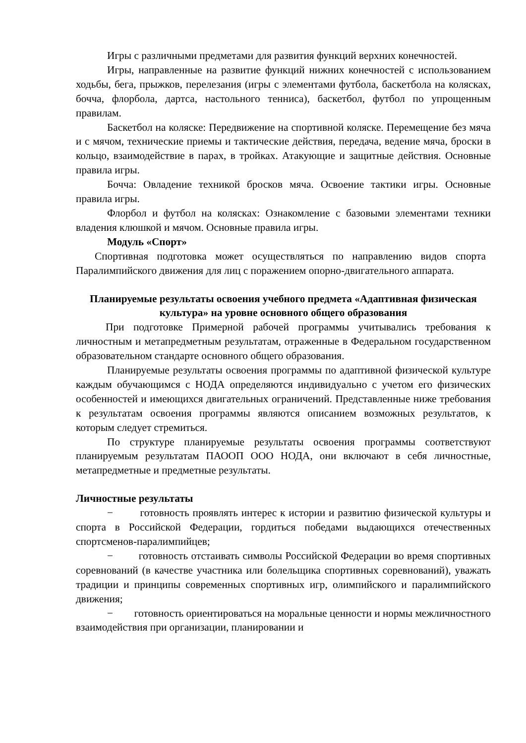Игры с различными предметами для развития функций верхних конечностей.
Игры, направленные на развитие функций нижних конечностей с использованием ходьбы, бега, прыжков, перелезания (игры с элементами футбола, баскетбола на колясках, бочча, флорбола, дартса, настольного тенниса), баскетбол, футбол по упрощенным правилам.
Баскетбол на коляске: Передвижение на спортивной коляске. Перемещение без мяча и с мячом, технические приемы и тактические действия, передача, ведение мяча, броски в кольцо, взаимодействие в парах, в тройках. Атакующие и защитные действия. Основные правила игры.
Бочча: Овладение техникой бросков мяча. Освоение тактики игры. Основные правила игры.
Флорбол и футбол на колясках: Ознакомление с базовыми элементами техники владения клюшкой и мячом. Основные правила игры.
Модуль «Спорт»
Спортивная подготовка может осуществляться по направлению видов спорта Паралимпийского движения для лиц с поражением опорно-двигательного аппарата.
Планируемые результаты освоения учебного предмета «Адаптивная физическая культура» на уровне основного общего образования
При подготовке Примерной рабочей программы учитывались требования к личностным и метапредметным результатам, отраженные в Федеральном государственном образовательном стандарте основного общего образования.
Планируемые результаты освоения программы по адаптивной физической культуре каждым обучающимся с НОДА определяются индивидуально с учетом его физических особенностей и имеющихся двигательных ограничений. Представленные ниже требования к результатам освоения программы являются описанием возможных результатов, к которым следует стремиться.
По структуре планируемые результаты освоения программы соответствуют планируемым результатам ПАООП ООО НОДА, они включают в себя личностные, метапредметные и предметные результаты.
Личностные результаты
− готовность проявлять интерес к истории и развитию физической культуры и спорта в Российской Федерации, гордиться победами выдающихся отечественных спортсменов-паралимпийцев;
− готовность отстаивать символы Российской Федерации во время спортивных соревнований (в качестве участника или болельщика спортивных соревнований), уважать традиции и принципы современных спортивных игр, олимпийского и паралимпийского движения;
− готовность ориентироваться на моральные ценности и нормы межличностного взаимодействия при организации, планировании и